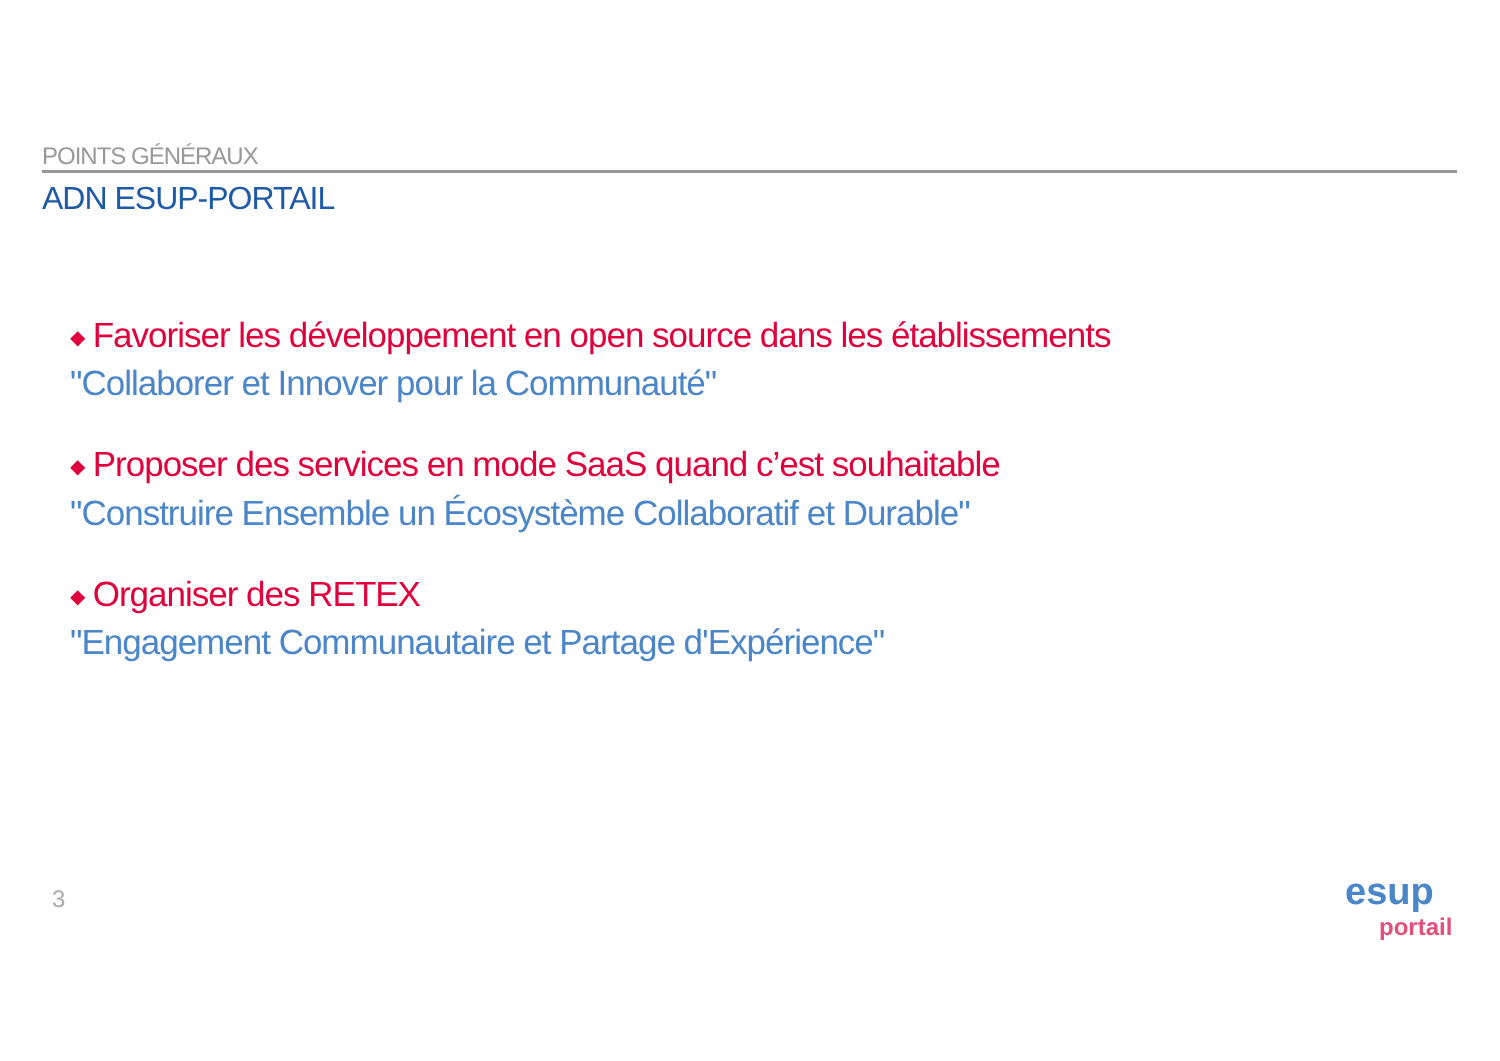POINTS GÉNÉRAUX
ADN ESUP-PORTAIL
◆ Favoriser les développement en open source dans les établissements
"Collaborer et Innover pour la Communauté"
◆ Proposer des services en mode SaaS quand c’est souhaitable
"Construire Ensemble un Écosystème Collaboratif et Durable"
◆ Organiser des RETEX
"Engagement Communautaire et Partage d'Expérience"
3
esup
portail